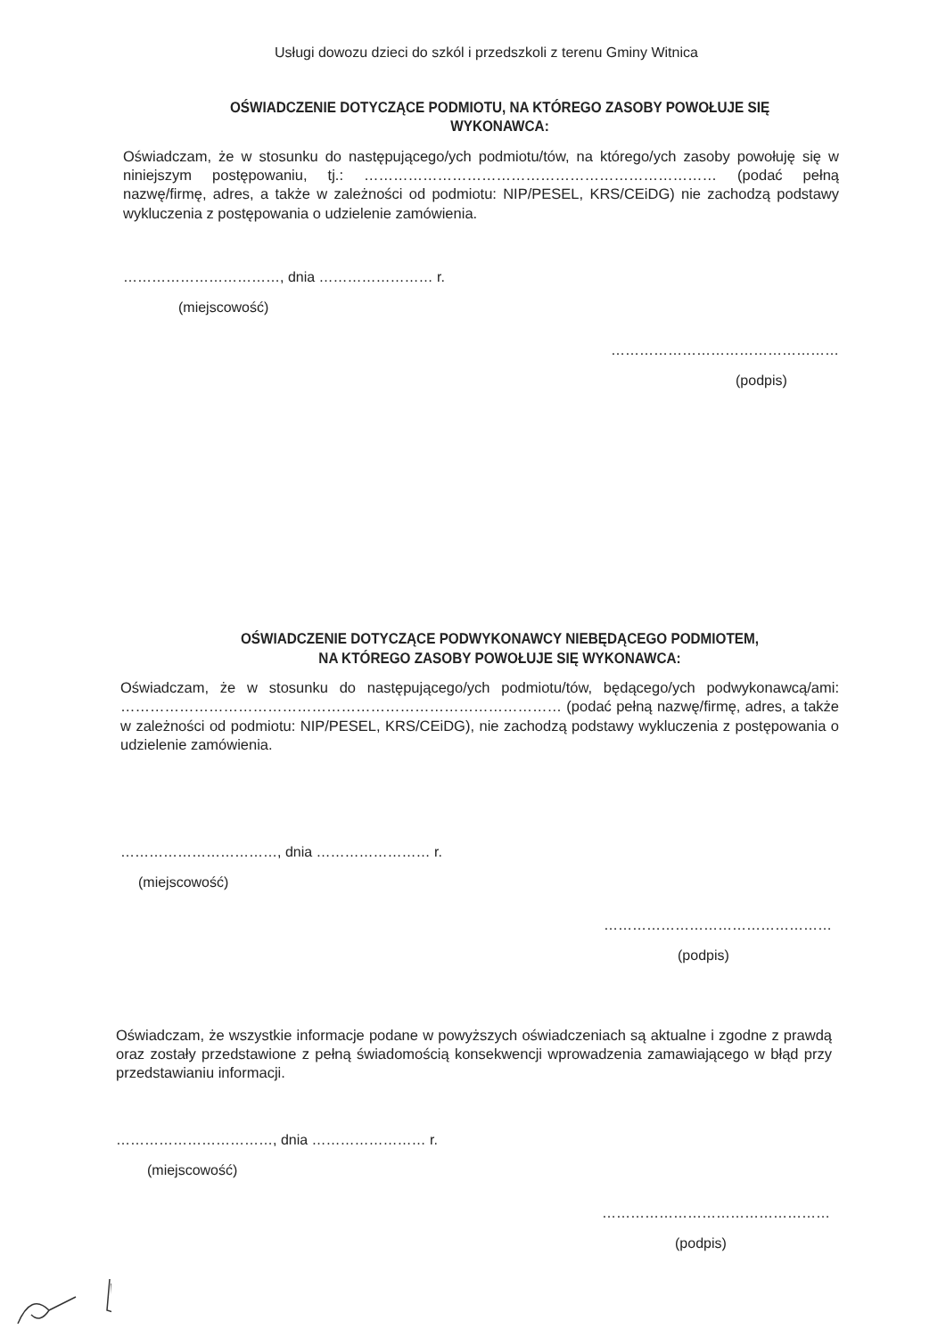Usługi dowozu dzieci do szkól i przedszkoli z terenu Gminy Witnica
OŚWIADCZENIE DOTYCZĄCE PODMIOTU, NA KTÓREGO ZASOBY POWOŁUJE SIĘ
WYKONAWCA:
Oświadczam, że w stosunku do następującego/ych podmiotu/tów, na którego/ych zasoby powołuję się w niniejszym postępowaniu, tj.: ……………………………………………………………… (podać pełną nazwę/firmę, adres, a także w zależności od podmiotu: NIP/PESEL, KRS/CEiDG) nie zachodzą podstawy wykluczenia z postępowania o udzielenie zamówienia.
……………………………, dnia …………………… r.
(miejscowość)
…………………………………………
(podpis)
OŚWIADCZENIE DOTYCZĄCE PODWYKONAWCY NIEBĘDĄCEGO PODMIOTEM,
NA KTÓREGO ZASOBY POWOŁUJE SIĘ WYKONAWCA:
Oświadczam, że w stosunku do następującego/ych podmiotu/tów, będącego/ych podwykonawcą/ami: ……………………………………………………………………………… (podać pełną nazwę/firmę, adres, a także w zależności od podmiotu: NIP/PESEL, KRS/CEiDG), nie zachodzą podstawy wykluczenia z postępowania o udzielenie zamówienia.
……………………………, dnia …………………… r.
(miejscowość)
…………………………………………
(podpis)
Oświadczam, że wszystkie informacje podane w powyższych oświadczeniach są aktualne i zgodne z prawdą oraz zostały przedstawione z pełną świadomością konsekwencji wprowadzenia zamawiającego w błąd przy przedstawianiu informacji.
……………………………, dnia …………………… r.
(miejscowość)
…………………………………………
(podpis)